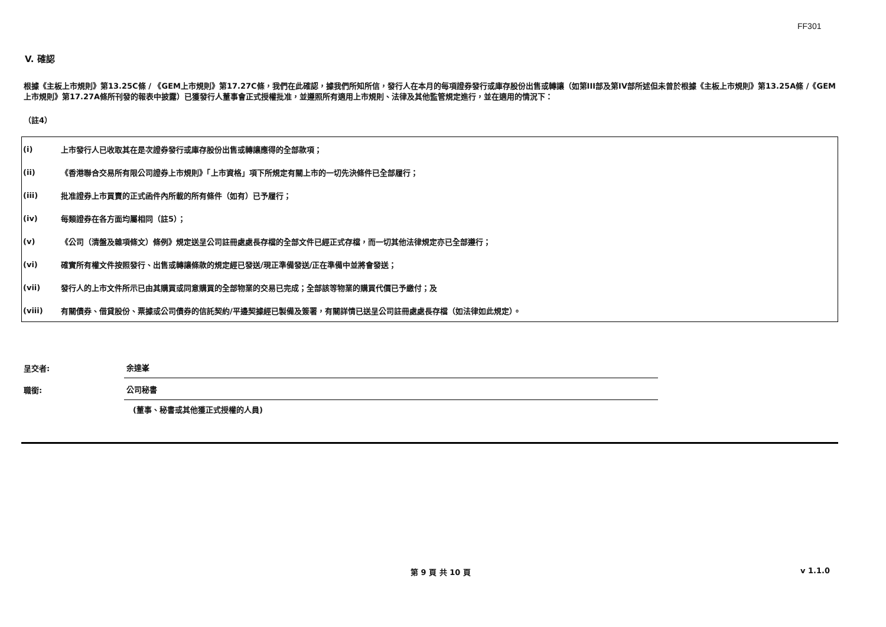FF301
V. 確認
根據《主板上市規則》第13.25C條 / 《GEM上市規則》第17.27C條，我們在此確認，據我們所知所信，發行人在本月的每項證券發行或庫存股份出售或轉讓（如第III部及第IV部所述但未曾於根據《主板上市規則》第13.25A條 /《GEM上市規則》第17.27A條所刊發的報表中披露）已獲發行人董事會正式授權批准，並遵照所有適用上市規則、法律及其他監管規定進行，並在適用的情況下：
（註4）
| (i) | 上市發行人已收取其在是次證券發行或庫存股份出售或轉讓應得的全部款項； |
| (ii) | 《香港聯合交易所有限公司證券上市規則》「上市資格」項下所規定有關上市的一切先決條件已全部履行； |
| (iii) | 批准證券上市買賣的正式函件內所載的所有條件（如有）已予履行； |
| (iv) | 每類證券在各方面均屬相同（註5）； |
| (v) | 《公司（清盤及雜項條文）條例》規定送呈公司註冊處處長存檔的全部文件已經正式存檔，而一切其他法律規定亦已全部遵行； |
| (vi) | 確實所有權文件按照發行、出售或轉讓條款的規定經已發送/現正準備發送/正在準備中並將會發送； |
| (vii) | 發行人的上市文件所示已由其購買或同意購買的全部物業的交易已完成；全部該等物業的購買代價已予繳付；及 |
| (viii) | 有關債券、借貸股份、票據或公司債券的信託契約/平邊契據經已製備及簽署，有關詳情已送呈公司註冊處處長存檔（如法律如此規定）。 |
呈交者:
余達峯
職銜:
公司秘書
(董事、秘書或其他獲正式授權的人員)
第 9 頁 共 10 頁 v 1.1.0